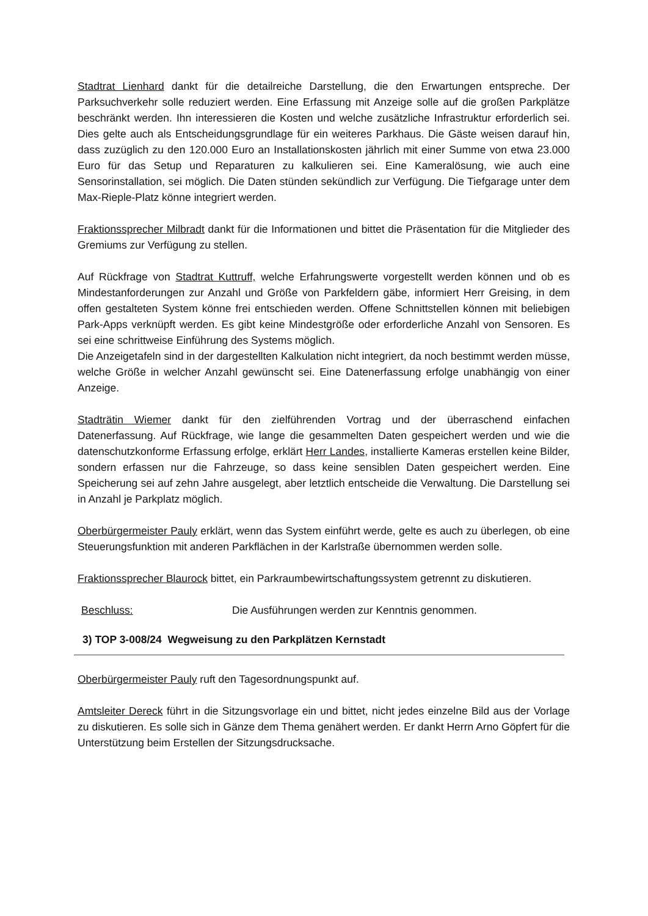Stadtrat Lienhard dankt für die detailreiche Darstellung, die den Erwartungen entspreche. Der Parksuchverkehr solle reduziert werden. Eine Erfassung mit Anzeige solle auf die großen Parkplätze beschränkt werden. Ihn interessieren die Kosten und welche zusätzliche Infrastruktur erforderlich sei. Dies gelte auch als Entscheidungsgrundlage für ein weiteres Parkhaus. Die Gäste weisen darauf hin, dass zuzüglich zu den 120.000 Euro an Installationskosten jährlich mit einer Summe von etwa 23.000 Euro für das Setup und Reparaturen zu kalkulieren sei. Eine Kameralösung, wie auch eine Sensorinstallation, sei möglich. Die Daten stünden sekündlich zur Verfügung. Die Tiefgarage unter dem Max-Rieple-Platz könne integriert werden.
Fraktionssprecher Milbradt dankt für die Informationen und bittet die Präsentation für die Mitglieder des Gremiums zur Verfügung zu stellen.
Auf Rückfrage von Stadtrat Kuttruff, welche Erfahrungswerte vorgestellt werden können und ob es Mindestanforderungen zur Anzahl und Größe von Parkfeldern gäbe, informiert Herr Greising, in dem offen gestalteten System könne frei entschieden werden. Offene Schnittstellen können mit beliebigen Park-Apps verknüpft werden. Es gibt keine Mindestgröße oder erforderliche Anzahl von Sensoren. Es sei eine schrittweise Einführung des Systems möglich.
Die Anzeigetafeln sind in der dargestellten Kalkulation nicht integriert, da noch bestimmt werden müsse, welche Größe in welcher Anzahl gewünscht sei. Eine Datenerfassung erfolge unabhängig von einer Anzeige.
Stadträtin Wiemer dankt für den zielführenden Vortrag und der überraschend einfachen Datenerfassung. Auf Rückfrage, wie lange die gesammelten Daten gespeichert werden und wie die datenschutzkonforme Erfassung erfolge, erklärt Herr Landes, installierte Kameras erstellen keine Bilder, sondern erfassen nur die Fahrzeuge, so dass keine sensiblen Daten gespeichert werden. Eine Speicherung sei auf zehn Jahre ausgelegt, aber letztlich entscheide die Verwaltung. Die Darstellung sei in Anzahl je Parkplatz möglich.
Oberbürgermeister Pauly erklärt, wenn das System einführt werde, gelte es auch zu überlegen, ob eine Steuerungsfunktion mit anderen Parkflächen in der Karlstraße übernommen werden solle.
Fraktionssprecher Blaurock bittet, ein Parkraumbewirtschaftungssystem getrennt zu diskutieren.
Beschluss: Die Ausführungen werden zur Kenntnis genommen.
3) TOP 3-008/24 Wegweisung zu den Parkplätzen Kernstadt
Oberbürgermeister Pauly ruft den Tagesordnungspunkt auf.
Amtsleiter Dereck führt in die Sitzungsvorlage ein und bittet, nicht jedes einzelne Bild aus der Vorlage zu diskutieren. Es solle sich in Gänze dem Thema genähert werden. Er dankt Herrn Arno Göpfert für die Unterstützung beim Erstellen der Sitzungsdrucksache.